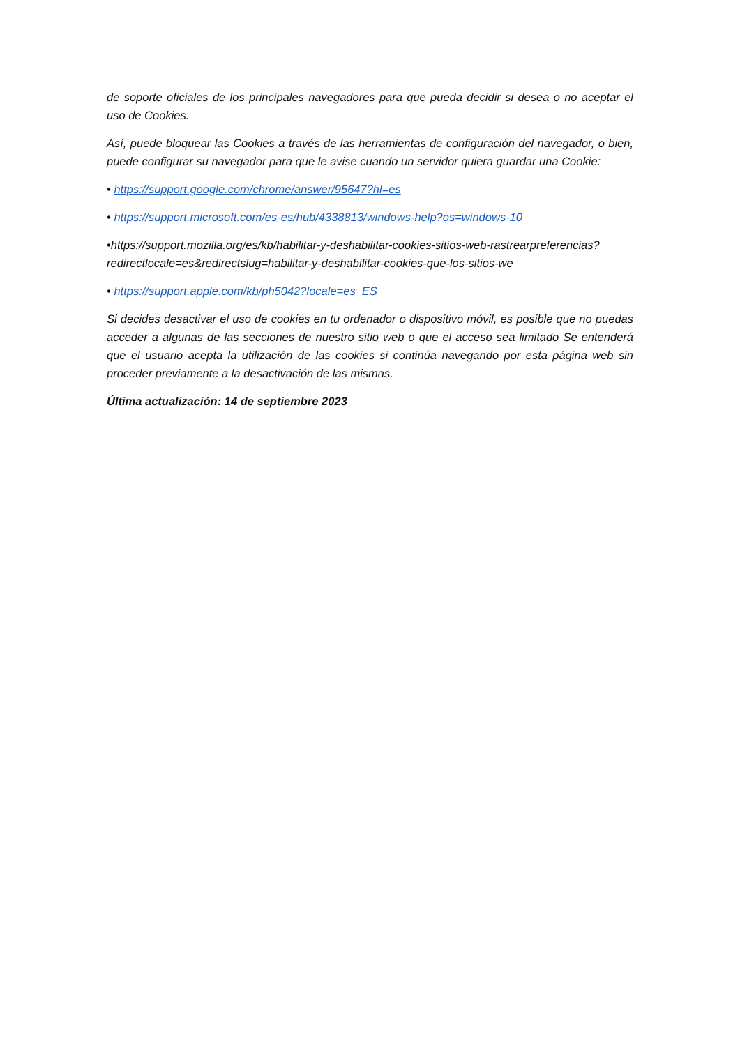de soporte oficiales de los principales navegadores para que pueda decidir si desea o no aceptar el uso de Cookies.
Así, puede bloquear las Cookies a través de las herramientas de configuración del navegador, o bien, puede configurar su navegador para que le avise cuando un servidor quiera guardar una Cookie:
• https://support.google.com/chrome/answer/95647?hl=es
• https://support.microsoft.com/es-es/hub/4338813/windows-help?os=windows-10
•https://support.mozilla.org/es/kb/habilitar-y-deshabilitar-cookies-sitios-web-rastrearpreferencias?redirectlocale=es&redirectslug=habilitar-y-deshabilitar-cookies-que-los-sitios-we
• https://support.apple.com/kb/ph5042?locale=es_ES
Si decides desactivar el uso de cookies en tu ordenador o dispositivo móvil, es posible que no puedas acceder a algunas de las secciones de nuestro sitio web o que el acceso sea limitado Se entenderá que el usuario acepta la utilización de las cookies si continúa navegando por esta página web sin proceder previamente a la desactivación de las mismas.
Última actualización: 14 de septiembre 2023